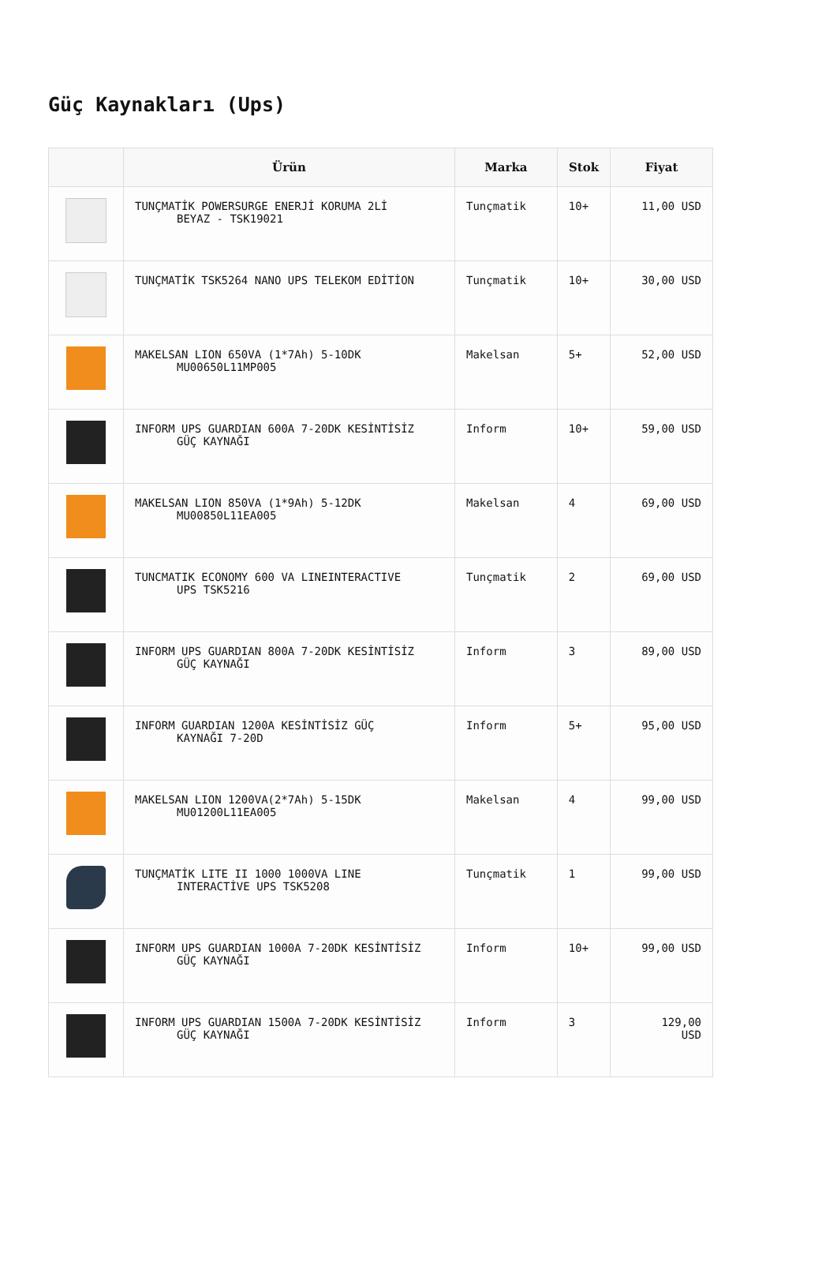Güç Kaynakları (Ups)
| | Ürün | Marka | Stok | Fiyat |
| --- | --- | --- | --- | --- |
| | TUNÇMATİK POWERSURGE ENERJİ KORUMA 2Lİ BEYAZ - TSK19021 | Tunçmatik | 10+ | 11,00 USD |
| | TUNÇMATİK TSK5264 NANO UPS TELEKOM EDİTİON | Tunçmatik | 10+ | 30,00 USD |
| | MAKELSAN LION 650VA (1*7Ah) 5-10DK MU00650L11MP005 | Makelsan | 5+ | 52,00 USD |
| | INFORM UPS GUARDIAN 600A 7-20DK KESİNTİSİZ GÜÇ KAYNAĞI | Inform | 10+ | 59,00 USD |
| | MAKELSAN LION 850VA (1*9Ah) 5-12DK MU00850L11EA005 | Makelsan | 4 | 69,00 USD |
| | TUNCMATIK ECONOMY 600 VA LINEINTERACTIVE UPS TSK5216 | Tunçmatik | 2 | 69,00 USD |
| | INFORM UPS GUARDIAN 800A 7-20DK KESİNTİSİZ GÜÇ KAYNAĞI | Inform | 3 | 89,00 USD |
| | INFORM GUARDIAN 1200A KESİNTİSİZ GÜÇ KAYNAĞI 7-20D | Inform | 5+ | 95,00 USD |
| | MAKELSAN LION 1200VA(2*7Ah) 5-15DK MU01200L11EA005 | Makelsan | 4 | 99,00 USD |
| | TUNÇMATİK LITE II 1000 1000VA LINE INTERACTİVE UPS TSK5208 | Tunçmatik | 1 | 99,00 USD |
| | INFORM UPS GUARDIAN 1000A 7-20DK KESİNTİSİZ GÜÇ KAYNAĞI | Inform | 10+ | 99,00 USD |
| | INFORM UPS GUARDIAN 1500A 7-20DK KESİNTİSİZ GÜÇ KAYNAĞI | Inform | 3 | 129,00 USD |